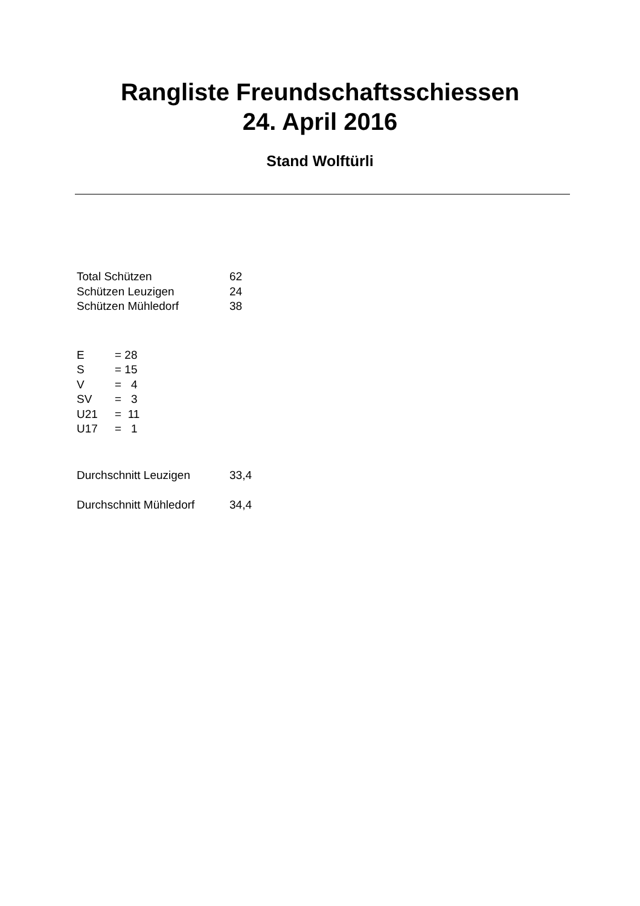Rangliste Freundschaftsschiessen
24. April 2016
Stand Wolftürli
| Total Schützen | 62 |
| Schützen Leuzigen | 24 |
| Schützen Mühledorf | 38 |
| E | = 28 |
| S | = 15 |
| V | = 4 |
| SV | = 3 |
| U21 | = 11 |
| U17 | = 1 |
| Durchschnitt Leuzigen | 33,4 |
| Durchschnitt Mühledorf | 34,4 |